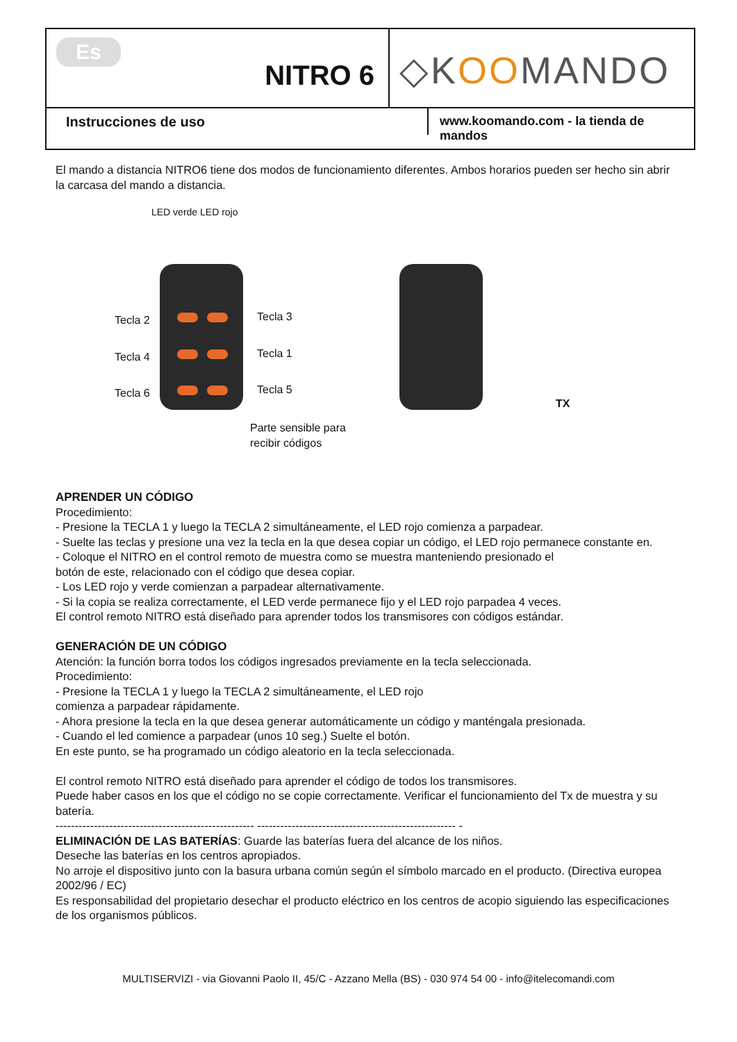Es
NITRO 6
◇KOOMANDO
Instrucciones de uso
www.koomando.com - la tienda de mandos
El mando a distancia NITRO6 tiene dos modos de funcionamiento diferentes. Ambos horarios pueden ser hecho sin abrir la carcasa del mando a distancia.
LED verde LED rojo
Tecla 2 Tecla 3
Tecla 4 Tecla 1
Tecla 6 Tecla 5
Parte sensible para
recibir códigos
TX
APRENDER UN CÓDIGO
Procedimiento:
- Presione la TECLA 1 y luego la TECLA 2 simultáneamente, el LED rojo comienza a parpadear.
- Suelte las teclas y presione una vez la tecla en la que desea copiar un código, el LED rojo permanece constante en.
- Coloque el NITRO en el control remoto de muestra como se muestra manteniendo presionado el
botón de este, relacionado con el código que desea copiar.
- Los LED rojo y verde comienzan a parpadear alternativamente.
- Si la copia se realiza correctamente, el LED verde permanece fijo y el LED rojo parpadea 4 veces.
El control remoto NITRO está diseñado para aprender todos los transmisores con códigos estándar.
GENERACIÓN DE UN CÓDIGO
Atención: la función borra todos los códigos ingresados previamente en la tecla seleccionada.
Procedimiento:
- Presione la TECLA 1 y luego la TECLA 2 simultáneamente, el LED rojo
comienza a parpadear rápidamente.
- Ahora presione la tecla en la que desea generar automáticamente un código y manténgala presionada.
- Cuando el led comience a parpadear (unos 10 seg.) Suelte el botón.
En este punto, se ha programado un código aleatorio en la tecla seleccionada.
El control remoto NITRO está diseñado para aprender el código de todos los transmisores.
Puede haber casos en los que el código no se copie correctamente. Verificar el funcionamiento del Tx de muestra y su batería.
---------------------------------------------------- ---------------------------------------------------- -
ELIMINACIÓN DE LAS BATERÍAS: Guarde las baterías fuera del alcance de los niños.
Deseche las baterías en los centros apropiados.
No arroje el dispositivo junto con la basura urbana común según el símbolo marcado en el producto. (Directiva europea 2002/96 / EC)
Es responsabilidad del propietario desechar el producto eléctrico en los centros de acopio siguiendo las especificaciones de los organismos públicos.
MULTISERVIZI - via Giovanni Paolo II, 45/C - Azzano Mella (BS) - 030 974 54 00 - info@itelecomandi.com